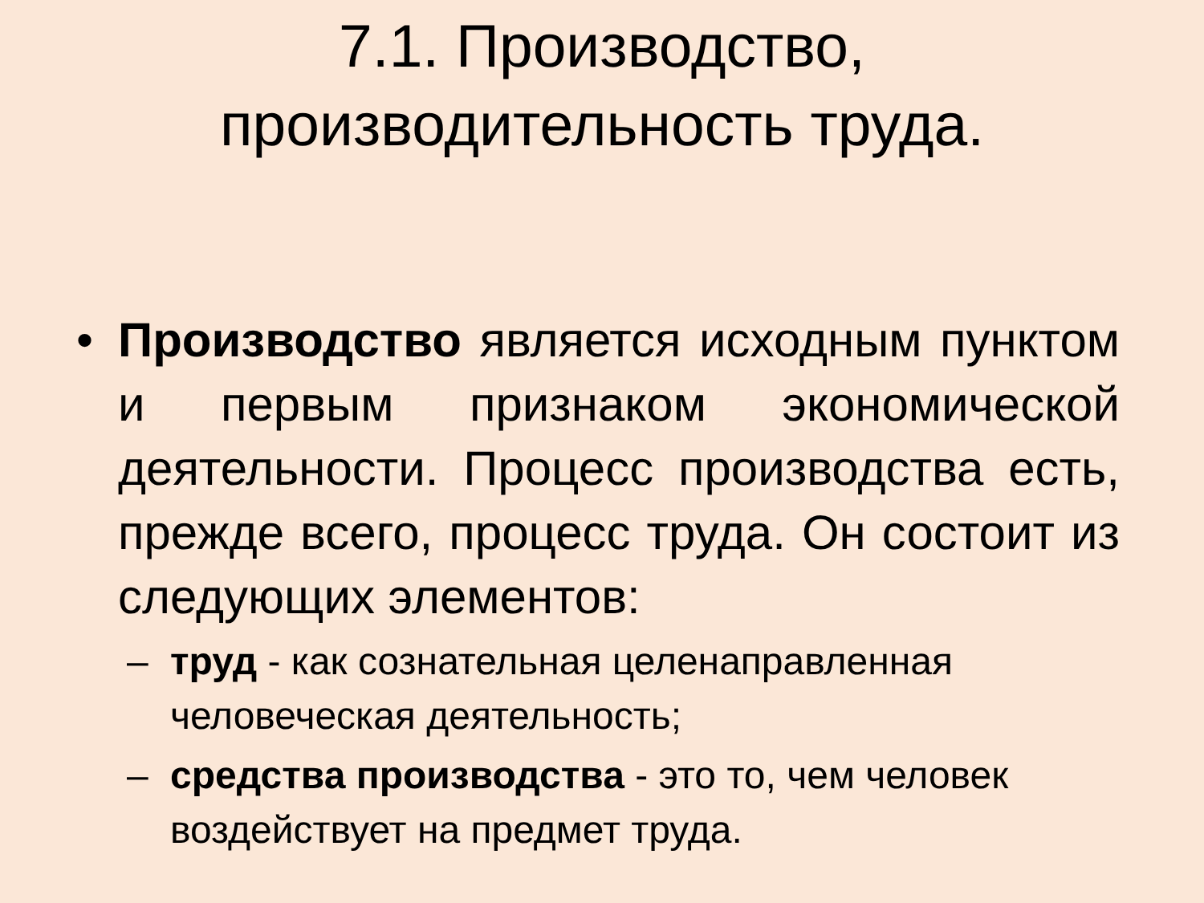7.1. Производство,
производительность труда.
• Производство является исходным пунктом и первым признаком экономической деятельности. Процесс производства есть, прежде всего, процесс труда. Он состоит из следующих элементов:
– труд - как сознательная целенаправленная человеческая деятельность;
– средства производства - это то, чем человек воздействует на предмет труда.